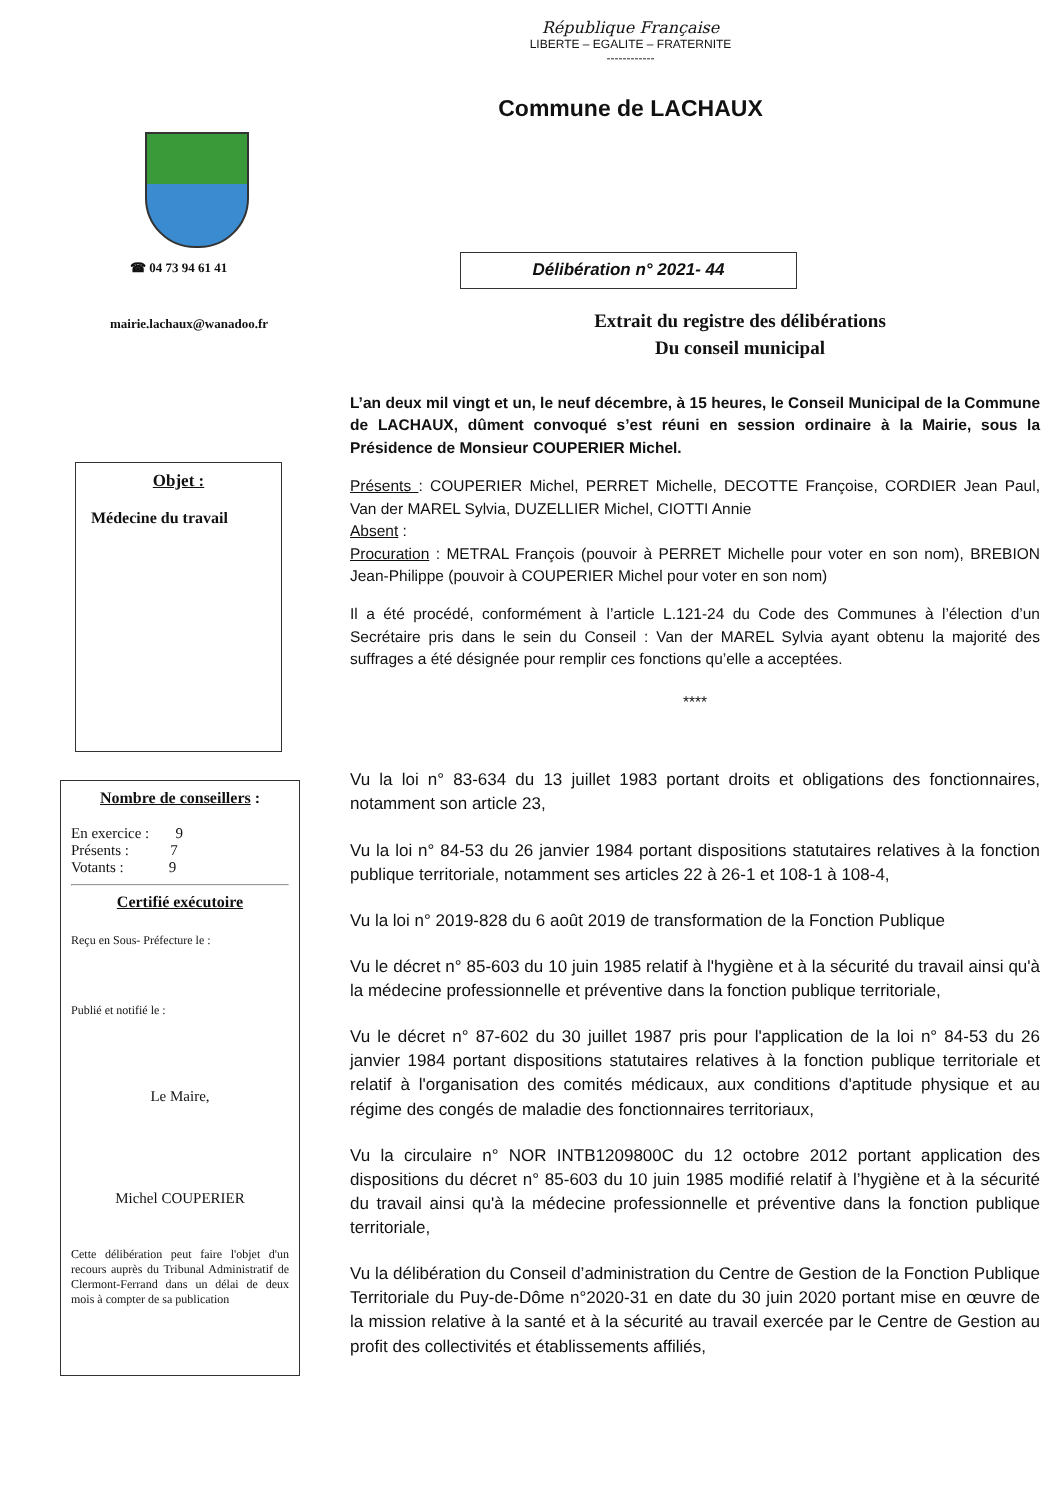République Française
LIBERTE – EGALITE – FRATERNITE
------------
Commune de LACHAUX
☎ 04 73 94 61 41
mairie.lachaux@wanadoo.fr
Objet :
Médecine du travail
Nombre de conseillers :
En exercice : 9
Présents : 7
Votants : 9
Certifié exécutoire
Reçu en Sous- Préfecture le :
Publié et notifié le :
Le Maire,
Michel COUPERIER
Cette délibération peut faire l'objet d'un recours auprès du Tribunal Administratif de Clermont-Ferrand dans un délai de deux mois à compter de sa publication
Délibération n° 2021- 44
Extrait du registre des délibérations
Du conseil municipal
L’an deux mil vingt et un, le neuf décembre, à 15 heures, le Conseil Municipal de la Commune de LACHAUX, dûment convoqué s’est réuni en session ordinaire à la Mairie, sous la Présidence de Monsieur COUPERIER Michel.
Présents : COUPERIER Michel, PERRET Michelle, DECOTTE Françoise, CORDIER Jean Paul, Van der MAREL Sylvia, DUZELLIER Michel, CIOTTI Annie
Absent :
Procuration : METRAL François (pouvoir à PERRET Michelle pour voter en son nom), BREBION Jean-Philippe (pouvoir à COUPERIER Michel pour voter en son nom)
Il a été procédé, conformément à l’article L.121-24 du Code des Communes à l’élection d’un Secrétaire pris dans le sein du Conseil : Van der MAREL Sylvia ayant obtenu la majorité des suffrages a été désignée pour remplir ces fonctions qu’elle a acceptées.
****
Vu la loi n° 83-634 du 13 juillet 1983 portant droits et obligations des fonctionnaires, notamment son article 23,
Vu la loi n° 84-53 du 26 janvier 1984 portant dispositions statutaires relatives à la fonction publique territoriale, notamment ses articles 22 à 26-1 et 108-1 à 108-4,
Vu la loi n° 2019-828 du 6 août 2019 de transformation de la Fonction Publique
Vu le décret n° 85-603 du 10 juin 1985 relatif à l'hygiène et à la sécurité du travail ainsi qu'à la médecine professionnelle et préventive dans la fonction publique territoriale,
Vu le décret n° 87-602 du 30 juillet 1987 pris pour l'application de la loi n° 84-53 du 26 janvier 1984 portant dispositions statutaires relatives à la fonction publique territoriale et relatif à l'organisation des comités médicaux, aux conditions d'aptitude physique et au régime des congés de maladie des fonctionnaires territoriaux,
Vu la circulaire n° NOR INTB1209800C du 12 octobre 2012 portant application des dispositions du décret n° 85-603 du 10 juin 1985 modifié relatif à l’hygiène et à la sécurité du travail ainsi qu'à la médecine professionnelle et préventive dans la fonction publique territoriale,
Vu la délibération du Conseil d’administration du Centre de Gestion de la Fonction Publique Territoriale du Puy-de-Dôme n°2020-31 en date du 30 juin 2020 portant mise en œuvre de la mission relative à la santé et à la sécurité au travail exercée par le Centre de Gestion au profit des collectivités et établissements affiliés,